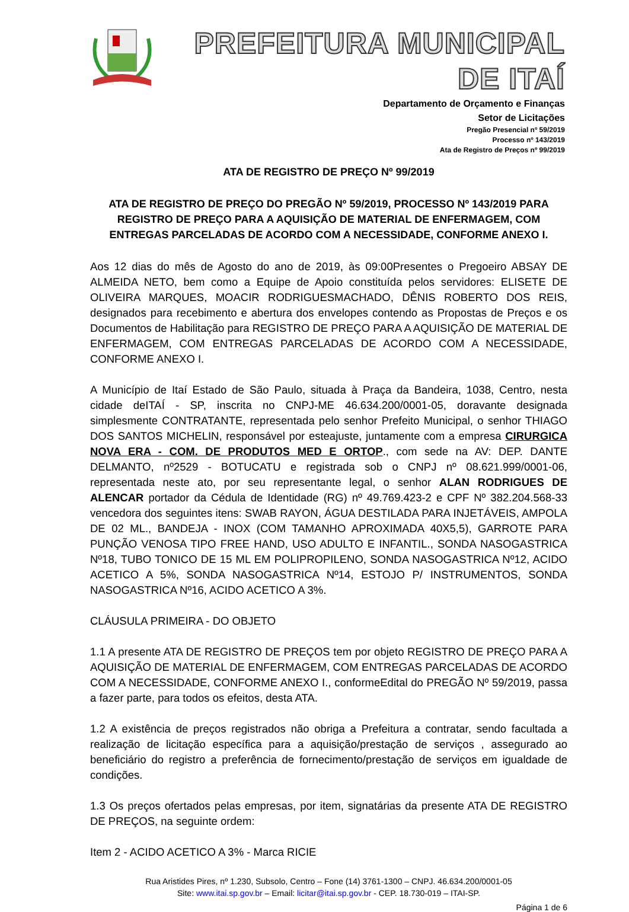PREFEITURA MUNICIPAL DE ITAÍ
Departamento de Orçamento e Finanças
Setor de Licitações
Pregão Presencial nº 59/2019
Processo nº 143/2019
Ata de Registro de Preços nº 99/2019
ATA DE REGISTRO DE PREÇO Nº 99/2019
ATA DE REGISTRO DE PREÇO DO PREGÃO Nº 59/2019, PROCESSO Nº 143/2019 PARA REGISTRO DE PREÇO PARA A AQUISIÇÃO DE MATERIAL DE ENFERMAGEM, COM ENTREGAS PARCELADAS DE ACORDO COM A NECESSIDADE, CONFORME ANEXO I.
Aos 12 dias do mês de Agosto do ano de 2019, às 09:00Presentes o Pregoeiro ABSAY DE ALMEIDA NETO, bem como a Equipe de Apoio constituída pelos servidores: ELISETE DE OLIVEIRA MARQUES, MOACIR RODRIGUESMACHADO, DÊNIS ROBERTO DOS REIS, designados para recebimento e abertura dos envelopes contendo as Propostas de Preços e os Documentos de Habilitação para REGISTRO DE PREÇO PARA A AQUISIÇÃO DE MATERIAL DE ENFERMAGEM, COM ENTREGAS PARCELADAS DE ACORDO COM A NECESSIDADE, CONFORME ANEXO I.
A Município de Itaí Estado de São Paulo, situada à Praça da Bandeira, 1038, Centro, nesta cidade deITAÍ - SP, inscrita no CNPJ-ME 46.634.200/0001-05, doravante designada simplesmente CONTRATANTE, representada pelo senhor Prefeito Municipal, o senhor THIAGO DOS SANTOS MICHELIN, responsável por esteajuste, juntamente com a empresa CIRURGICA NOVA ERA - COM. DE PRODUTOS MED E ORTOP., com sede na AV: DEP. DANTE DELMANTO, nº2529 - BOTUCATU e registrada sob o CNPJ nº 08.621.999/0001-06, representada neste ato, por seu representante legal, o senhor ALAN RODRIGUES DE ALENCAR portador da Cédula de Identidade (RG) nº 49.769.423-2 e CPF Nº 382.204.568-33 vencedora dos seguintes itens: SWAB RAYON, ÁGUA DESTILADA PARA INJETÁVEIS, AMPOLA DE 02 ML., BANDEJA - INOX (COM TAMANHO APROXIMADA 40X5,5), GARROTE PARA PUNÇÃO VENOSA TIPO FREE HAND, USO ADULTO E INFANTIL., SONDA NASOGASTRICA Nº18, TUBO TONICO DE 15 ML EM POLIPROPILENO, SONDA NASOGASTRICA Nº12, ACIDO ACETICO A 5%, SONDA NASOGASTRICA Nº14, ESTOJO P/ INSTRUMENTOS, SONDA NASOGASTRICA Nº16, ACIDO ACETICO A 3%.
CLÁUSULA PRIMEIRA - DO OBJETO
1.1 A presente ATA DE REGISTRO DE PREÇOS tem por objeto REGISTRO DE PREÇO PARA A AQUISIÇÃO DE MATERIAL DE ENFERMAGEM, COM ENTREGAS PARCELADAS DE ACORDO COM A NECESSIDADE, CONFORME ANEXO I., conformeEdital do PREGÃO Nº 59/2019, passa a fazer parte, para todos os efeitos, desta ATA.
1.2 A existência de preços registrados não obriga a Prefeitura a contratar, sendo facultada a realização de licitação específica para a aquisição/prestação de serviços , assegurado ao beneficiário do registro a preferência de fornecimento/prestação de serviços em igualdade de condições.
1.3 Os preços ofertados pelas empresas, por item, signatárias da presente ATA DE REGISTRO DE PREÇOS, na seguinte ordem:
Item 2 - ACIDO ACETICO A 3% - Marca RICIE
Rua Aristides Pires, nº 1.230, Subsolo, Centro – Fone (14) 3761-1300 – CNPJ. 46.634.200/0001-05
Site: www.itai.sp.gov.br – Email: licitar@itai.sp.gov.br - CEP. 18.730-019 – ITAI-SP.
Página 1 de 6